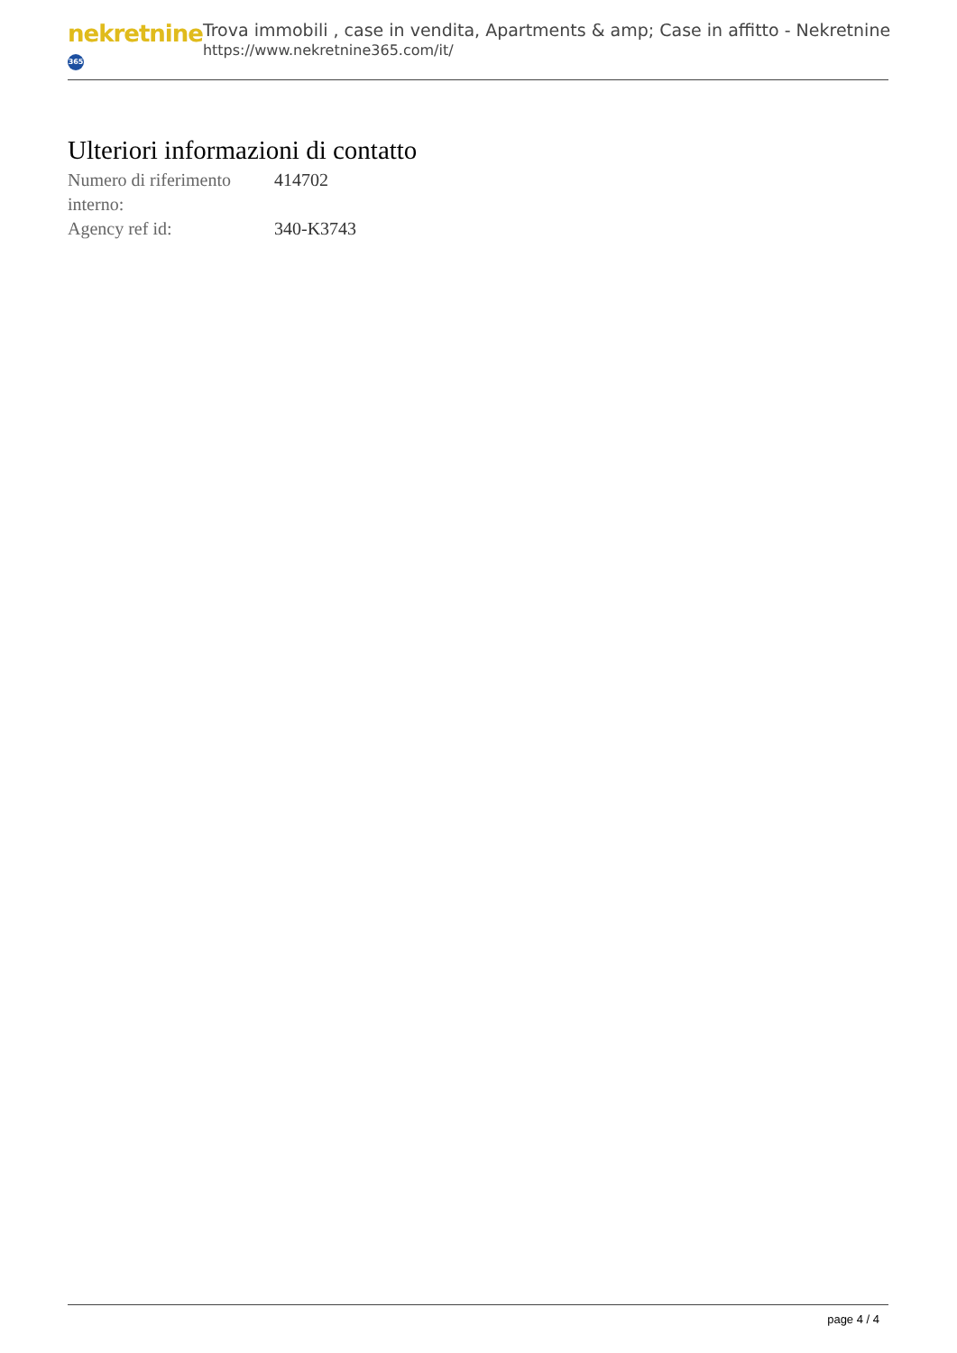nekretnine 365
Trova immobili , case in vendita, Apartments & amp; Case in affitto - Nekretnine
https://www.nekretnine365.com/it/
Ulteriori informazioni di contatto
| Numero di riferimento interno: | 414702 |
| Agency ref id: | 340-K3743 |
page 4 / 4